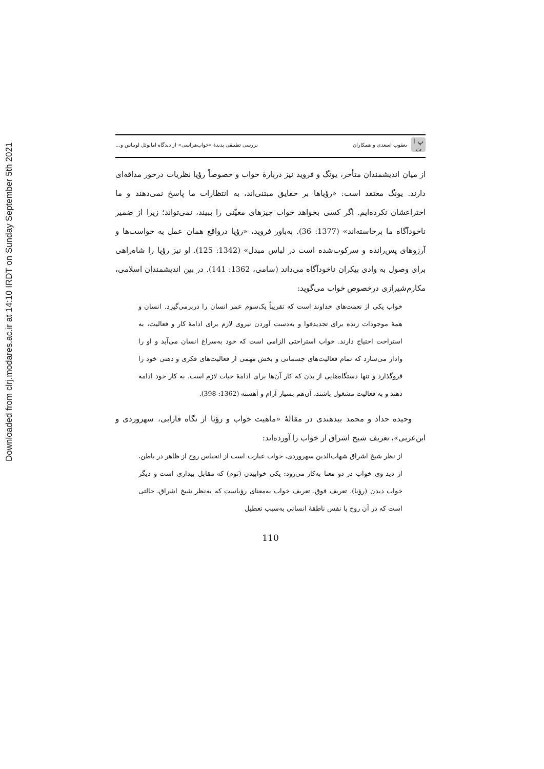Downloaded from clrj.modares.ac.ir at 14:10 IRDT on Sunday September 5th 2021
پ ا ت یعقوب اسعدی و همکاران
بررسی تطبیقی پدیدهٔ «خواب‌هراسی» از دیدگاه امانوئل لویناس و...
از میان اندیشمندان متأخر، یونگ و فروید نیز دربارهٔ خواب و خصوصاً رؤیا نظریات درخور مداقه‌ای دارند. یونگ معتقد است: «رؤیاها بر حقایق مبتنی‌اند، به انتظارات ما پاسخ نمی‌دهند و ما اختراعشان نکرده‌ایم. اگر کسی بخواهد خواب چیزهای معیّنی را ببیند، نمی‌تواند؛ زیرا از ضمیر ناخودآگاه ما برخاسته‌اند» (1377: 36). به‌باور فروید، «رؤیا درواقع همان عمل به خواست‌ها و آرزوهای پس‌رانده و سرکوب‌شده است در لباس مبدل» (1342: 125). او نیز رؤیا را شاه‌راهی برای وصول به وادی بیکران ناخودآگاه می‌داند (سامی، 1362: 141). در بین اندیشمندان اسلامی، مکارم‌شیرازی درخصوص خواب می‌گوید:
خواب یکی از نعمت‌های خداوند است که تقریباً یک‌سوم عمر انسان را دربرمی‌گیرد. انسان و همهٔ موجودات زنده برای تجدیدقوا و به‌دست آوردن نیروی لازم برای ادامهٔ کار و فعالیت، به استراحت احتیاج دارند. خواب استراحتی الزامی است که خود به‌سراغ انسان می‌آید و او را وادار می‌سازد که تمام فعالیت‌های جسمانی و بخش مهمی از فعالیت‌های فکری و ذهنی خود را فروگذارد و تنها دستگاه‌هایی از بدن که کار آن‌ها برای ادامهٔ حیات لازم است، به کار خود ادامه دهند و به فعالیت مشغول باشند، آن‌هم بسیار آرام و آهسته (1362: 398).
وحیده حداد و محمد بیدهندی در مقالهٔ «ماهیت خواب و رؤیا از نگاه فارابی، سهروردی و ابن‌عربی»، تعریف شیخ اشراق از خواب را آورده‌اند:
از نظر شیخ اشراق شهاب‌الدین سهروردی، خواب عبارت است از انحباس روح از ظاهر در باطن، از دید وی خواب در دو معنا به‌کار می‌رود: یکی خوابیدن (نَوم) که مقابل بیداری است و دیگر خواب دیدن (رؤیا). تعریف فوق، تعریف خواب به‌معنای رؤیاست که به‌نظر شیخ اشراق، حالتی است که در آن روح با نفس ناطقهٔ انسانی به‌سبب تعطیل
110